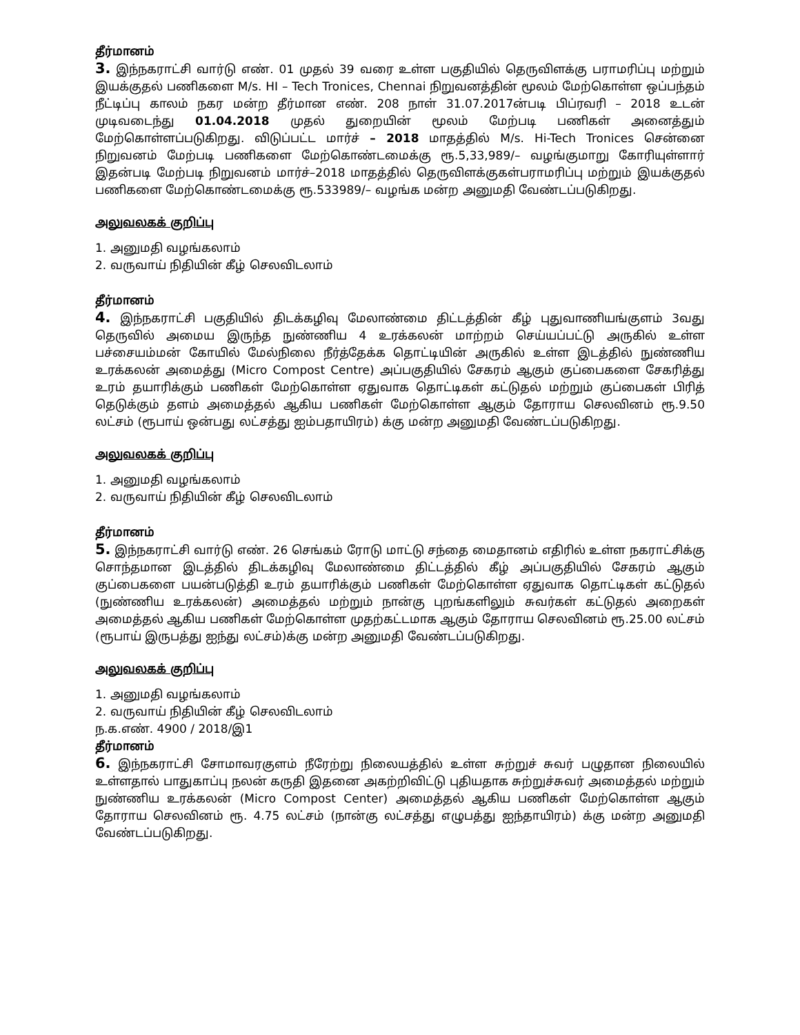தீர்மானம்
3. இந்நகராட்சி வார்டு எண். 01 முதல் 39 வரை உள்ள பகுதியில் தெருவிளக்கு பராமரிப்பு மற்றும் இயக்குதல் பணிகளை M/s. HI – Tech Tronices, Chennai நிறுவனத்தின் மூலம் மேற்கொள்ள ஒப்பந்தம் நீட்டிப்பு காலம் நகர மன்ற தீர்மான எண். 208 நாள் 31.07.2017ன்படி பிப்ரவரி – 2018 உடன் முடிவடைந்து 01.04.2018 முதல் துறையின் மூலம் மேற்படி பணிகள் அனைத்தும் மேற்கொள்ளப்படுகிறது. விடுப்பட்ட மார்ச் – 2018 மாதத்தில் M/s. Hi-Tech Tronices சென்னை நிறுவனம் மேற்படி பணிகளை மேற்கொண்டமைக்கு ரூ.5,33,989/– வழங்குமாறு கோரியுள்ளார் இதன்படி மேற்படி நிறுவனம் மார்ச்–2018 மாதத்தில் தெருவிளக்குகள்பராமரிப்பு மற்றும் இயக்குதல் பணிகளை மேற்கொண்டமைக்கு ரூ.533989/– வழங்க மன்ற அனுமதி வேண்டப்படுகிறது.
அலுவலகக் குறிப்பு
1. அனுமதி வழங்கலாம்
2. வருவாய் நிதியின் கீழ் செலவிடலாம்
தீர்மானம்
4. இந்நகராட்சி பகுதியில் திடக்கழிவு மேலாண்மை திட்டத்தின் கீழ் புதுவாணியங்குளம் 3வது தெருவில் அமைய இருந்த நுண்ணிய 4 உரக்கலன் மாற்றம் செய்யப்பட்டு அருகில் உள்ள பச்சையம்மன் கோயில் மேல்நிலை நீர்த்தேக்க தொட்டியின் அருகில் உள்ள இடத்தில் நுண்ணிய உரக்கலன் அமைத்து (Micro Compost Centre) அப்பகுதியில் சேகரம் ஆகும் குப்பைகளை சேகரித்து உரம் தயாரிக்கும் பணிகள் மேற்கொள்ள ஏதுவாக தொட்டிகள் கட்டுதல் மற்றும் குப்பைகள் பிரித் தெடுக்கும் தளம் அமைத்தல் ஆகிய பணிகள் மேற்கொள்ள ஆகும் தோராய செலவினம் ரூ.9.50 லட்சம் (ரூபாய் ஒன்பது லட்சத்து ஐம்பதாயிரம்) க்கு மன்ற அனுமதி வேண்டப்படுகிறது.
அலுவலகக் குறிப்பு
1. அனுமதி வழங்கலாம்
2. வருவாய் நிதியின் கீழ் செலவிடலாம்
தீர்மானம்
5. இந்நகராட்சி வார்டு எண். 26 செங்கம் ரோடு மாட்டு சந்தை மைதானம் எதிரில் உள்ள நகராட்சிக்கு சொந்தமான இடத்தில் திடக்கழிவு மேலாண்மை திட்டத்தில் கீழ் அப்பகுதியில் சேகரம் ஆகும் குப்பைகளை பயன்படுத்தி உரம் தயாரிக்கும் பணிகள் மேற்கொள்ள ஏதுவாக தொட்டிகள் கட்டுதல் (நுண்ணிய உரக்கலன்) அமைத்தல் மற்றும் நான்கு புறங்களிலும் சுவர்கள் கட்டுதல் அறைகள் அமைத்தல் ஆகிய பணிகள் மேற்கொள்ள முதற்கட்டமாக ஆகும் தோராய செலவினம் ரூ.25.00 லட்சம் (ரூபாய் இருபத்து ஐந்து லட்சம்)க்கு மன்ற அனுமதி வேண்டப்படுகிறது.
அலுவலகக் குறிப்பு
1. அனுமதி வழங்கலாம்
2. வருவாய் நிதியின் கீழ் செலவிடலாம்
ந.க.எண். 4900 / 2018/இ1
தீர்மானம்
6. இந்நகராட்சி சோமாவரகுளம் நீரேற்று நிலையத்தில் உள்ள சுற்றுச் சுவர் பழுதான நிலையில் உள்ளதால் பாதுகாப்பு நலன் கருதி இதனை அகற்றிவிட்டு புதியதாக சுற்றுச்சுவர் அமைத்தல் மற்றும் நுண்ணிய உரக்கலன் (Micro Compost Center) அமைத்தல் ஆகிய பணிகள் மேற்கொள்ள ஆகும் தோராய செலவினம் ரூ. 4.75 லட்சம் (நான்கு லட்சத்து எழுபத்து ஐந்தாயிரம்) க்கு மன்ற அனுமதி வேண்டப்படுகிறது.